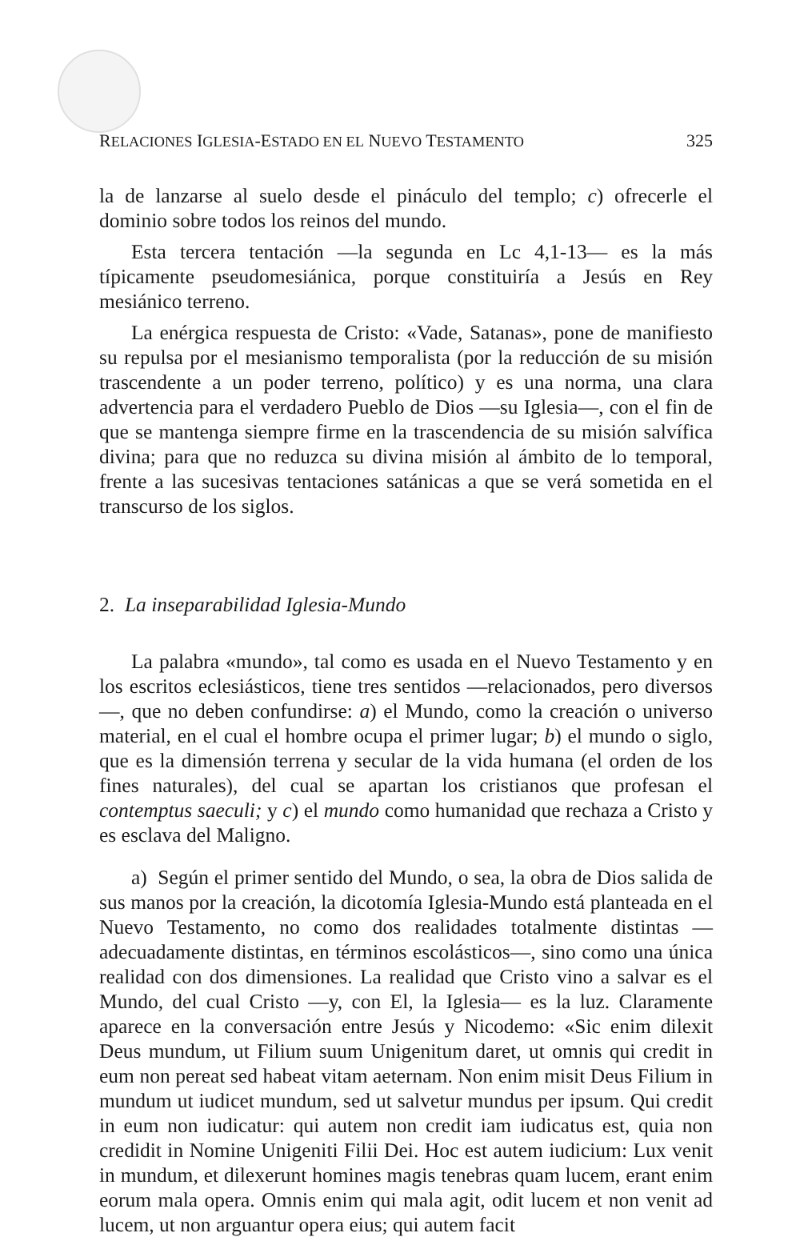RELACIONES IGLESIA-ESTADO EN EL NUEVO TESTAMENTO 325
la de lanzarse al suelo desde el pináculo del templo; c) ofrecerle el dominio sobre todos los reinos del mundo.
Esta tercera tentación —la segunda en Lc 4,1-13— es la más típicamente pseudomesiánica, porque constituiría a Jesús en Rey mesiánico terreno.
La enérgica respuesta de Cristo: «Vade, Satanas», pone de manifiesto su repulsa por el mesianismo temporalista (por la reducción de su misión trascendente a un poder terreno, político) y es una norma, una clara advertencia para el verdadero Pueblo de Dios —su Iglesia—, con el fin de que se mantenga siempre firme en la trascendencia de su misión salvífica divina; para que no reduzca su divina misión al ámbito de lo temporal, frente a las sucesivas tentaciones satánicas a que se verá sometida en el transcurso de los siglos.
2. La inseparabilidad Iglesia-Mundo
La palabra «mundo», tal como es usada en el Nuevo Testamento y en los escritos eclesiásticos, tiene tres sentidos —relacionados, pero diversos—, que no deben confundirse: a) el Mundo, como la creación o universo material, en el cual el hombre ocupa el primer lugar; b) el mundo o siglo, que es la dimensión terrena y secular de la vida humana (el orden de los fines naturales), del cual se apartan los cristianos que profesan el contemptus saeculi; y c) el mundo como humanidad que rechaza a Cristo y es esclava del Maligno.
a) Según el primer sentido del Mundo, o sea, la obra de Dios salida de sus manos por la creación, la dicotomía Iglesia-Mundo está planteada en el Nuevo Testamento, no como dos realidades totalmente distintas —adecuadamente distintas, en términos escolásticos—, sino como una única realidad con dos dimensiones. La realidad que Cristo vino a salvar es el Mundo, del cual Cristo —y, con El, la Iglesia— es la luz. Claramente aparece en la conversación entre Jesús y Nicodemo: «Sic enim dilexit Deus mundum, ut Filium suum Unigenitum daret, ut omnis qui credit in eum non pereat sed habeat vitam aeternam. Non enim misit Deus Filium in mundum ut iudicet mundum, sed ut salvetur mundus per ipsum. Qui credit in eum non iudicatur: qui autem non credit iam iudicatus est, quia non credidit in Nomine Unigeniti Filii Dei. Hoc est autem iudicium: Lux venit in mundum, et dilexerunt homines magis tenebras quam lucem, erant enim eorum mala opera. Omnis enim qui mala agit, odit lucem et non venit ad lucem, ut non arguantur opera eius; qui autem facit